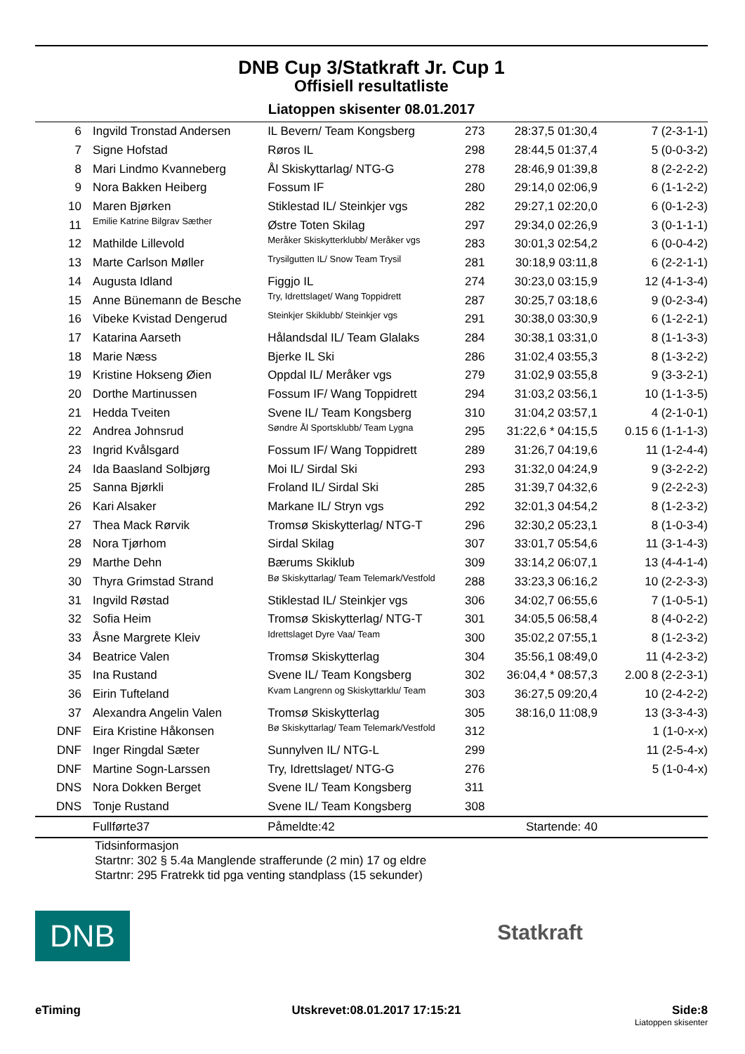DNB Cup 3/Statkraft Jr. Cup 1
Offisiell resultatliste
Liatoppen skisenter 08.01.2017
| 6 | Ingvild Tronstad Andersen | IL Bevern/ Team Kongsberg | 273 | 28:37,5 01:30,4 | 7 (2-3-1-1) |
| 7 | Signe Hofstad | Røros IL | 298 | 28:44,5 01:37,4 | 5 (0-0-3-2) |
| 8 | Mari Lindmo Kvanneberg | Ål Skiskyttarlag/ NTG-G | 278 | 28:46,9 01:39,8 | 8 (2-2-2-2) |
| 9 | Nora Bakken Heiberg | Fossum IF | 280 | 29:14,0 02:06,9 | 6 (1-1-2-2) |
| 10 | Maren Bjørken | Stiklestad IL/ Steinkjer vgs | 282 | 29:27,1 02:20,0 | 6 (0-1-2-3) |
| 11 | Emilie Katrine Bilgrav Sæther | Østre Toten Skilag | 297 | 29:34,0 02:26,9 | 3 (0-1-1-1) |
| 12 | Mathilde Lillevold | Meråker Skiskytterklubb/ Meråker vgs | 283 | 30:01,3 02:54,2 | 6 (0-0-4-2) |
| 13 | Marte Carlson Møller | Trysilgutten IL/ Snow Team Trysil | 281 | 30:18,9 03:11,8 | 6 (2-2-1-1) |
| 14 | Augusta Idland | Figgjo IL | 274 | 30:23,0 03:15,9 | 12 (4-1-3-4) |
| 15 | Anne Bünemann de Besche | Try, Idrettslaget/ Wang Toppidrett | 287 | 30:25,7 03:18,6 | 9 (0-2-3-4) |
| 16 | Vibeke Kvistad Dengerud | Steinkjer Skiklubb/ Steinkjer vgs | 291 | 30:38,0 03:30,9 | 6 (1-2-2-1) |
| 17 | Katarina Aarseth | Hålandsdal IL/ Team Glalaks | 284 | 30:38,1 03:31,0 | 8 (1-1-3-3) |
| 18 | Marie Næss | Bjerke IL Ski | 286 | 31:02,4 03:55,3 | 8 (1-3-2-2) |
| 19 | Kristine Hokseng Øien | Oppdal IL/ Meråker vgs | 279 | 31:02,9 03:55,8 | 9 (3-3-2-1) |
| 20 | Dorthe Martinussen | Fossum IF/ Wang Toppidrett | 294 | 31:03,2 03:56,1 | 10 (1-1-3-5) |
| 21 | Hedda Tveiten | Svene IL/ Team Kongsberg | 310 | 31:04,2 03:57,1 | 4 (2-1-0-1) |
| 22 | Andrea Johnsrud | Søndre Ål Sportsklubb/ Team Lygna | 295 | 31:22,6 * 04:15,5 | 0.15 6 (1-1-1-3) |
| 23 | Ingrid Kvålsgard | Fossum IF/ Wang Toppidrett | 289 | 31:26,7 04:19,6 | 11 (1-2-4-4) |
| 24 | Ida Baasland Solbjørg | Moi IL/ Sirdal Ski | 293 | 31:32,0 04:24,9 | 9 (3-2-2-2) |
| 25 | Sanna Bjørkli | Froland IL/ Sirdal Ski | 285 | 31:39,7 04:32,6 | 9 (2-2-2-3) |
| 26 | Kari Alsaker | Markane IL/ Stryn vgs | 292 | 32:01,3 04:54,2 | 8 (1-2-3-2) |
| 27 | Thea Mack Rørvik | Tromsø Skiskytterlag/ NTG-T | 296 | 32:30,2 05:23,1 | 8 (1-0-3-4) |
| 28 | Nora Tjørhom | Sirdal Skilag | 307 | 33:01,7 05:54,6 | 11 (3-1-4-3) |
| 29 | Marthe Dehn | Bærums Skiklub | 309 | 33:14,2 06:07,1 | 13 (4-4-1-4) |
| 30 | Thyra Grimstad Strand | Bø Skiskyttarlag/ Team Telemark/Vestfold | 288 | 33:23,3 06:16,2 | 10 (2-2-3-3) |
| 31 | Ingvild Røstad | Stiklestad IL/ Steinkjer vgs | 306 | 34:02,7 06:55,6 | 7 (1-0-5-1) |
| 32 | Sofia Heim | Tromsø Skiskytterlag/ NTG-T | 301 | 34:05,5 06:58,4 | 8 (4-0-2-2) |
| 33 | Åsne Margrete Kleiv | Idrettslaget Dyre Vaa/ Team | 300 | 35:02,2 07:55,1 | 8 (1-2-3-2) |
| 34 | Beatrice Valen | Tromsø Skiskytterlag | 304 | 35:56,1 08:49,0 | 11 (4-2-3-2) |
| 35 | Ina Rustand | Svene IL/ Team Kongsberg | 302 | 36:04,4 * 08:57,3 | 2.00 8 (2-2-3-1) |
| 36 | Eirin Tufteland | Kvam Langrenn og Skiskyttarklu/ Team | 303 | 36:27,5 09:20,4 | 10 (2-4-2-2) |
| 37 | Alexandra Angelin Valen | Tromsø Skiskytterlag | 305 | 38:16,0 11:08,9 | 13 (3-3-4-3) |
| DNF | Eira Kristine Håkonsen | Bø Skiskyttarlag/ Team Telemark/Vestfold | 312 | | 1 (1-0-x-x) |
| DNF | Inger Ringdal Sæter | Sunnylven IL/ NTG-L | 299 | | 11 (2-5-4-x) |
| DNF | Martine Sogn-Larssen | Try, Idrettslaget/ NTG-G | 276 | | 5 (1-0-4-x) |
| DNS | Nora Dokken Berget | Svene IL/ Team Kongsberg | 311 | | |
| DNS | Tonje Rustand | Svene IL/ Team Kongsberg | 308 | | |
| | Fullførte37 | Påmeldte:42 | | Startende: 40 | |
Tidsinformasjon
Startnr: 302 § 5.4a Manglende strafferunde (2 min) 17 og eldre
Startnr: 295 Fratrekk tid pga venting standplass (15 sekunder)
DNB
Statkraft
eTiming Utskrevet:08.01.2017 17:15:21 Side:8
Liatoppen skisenter